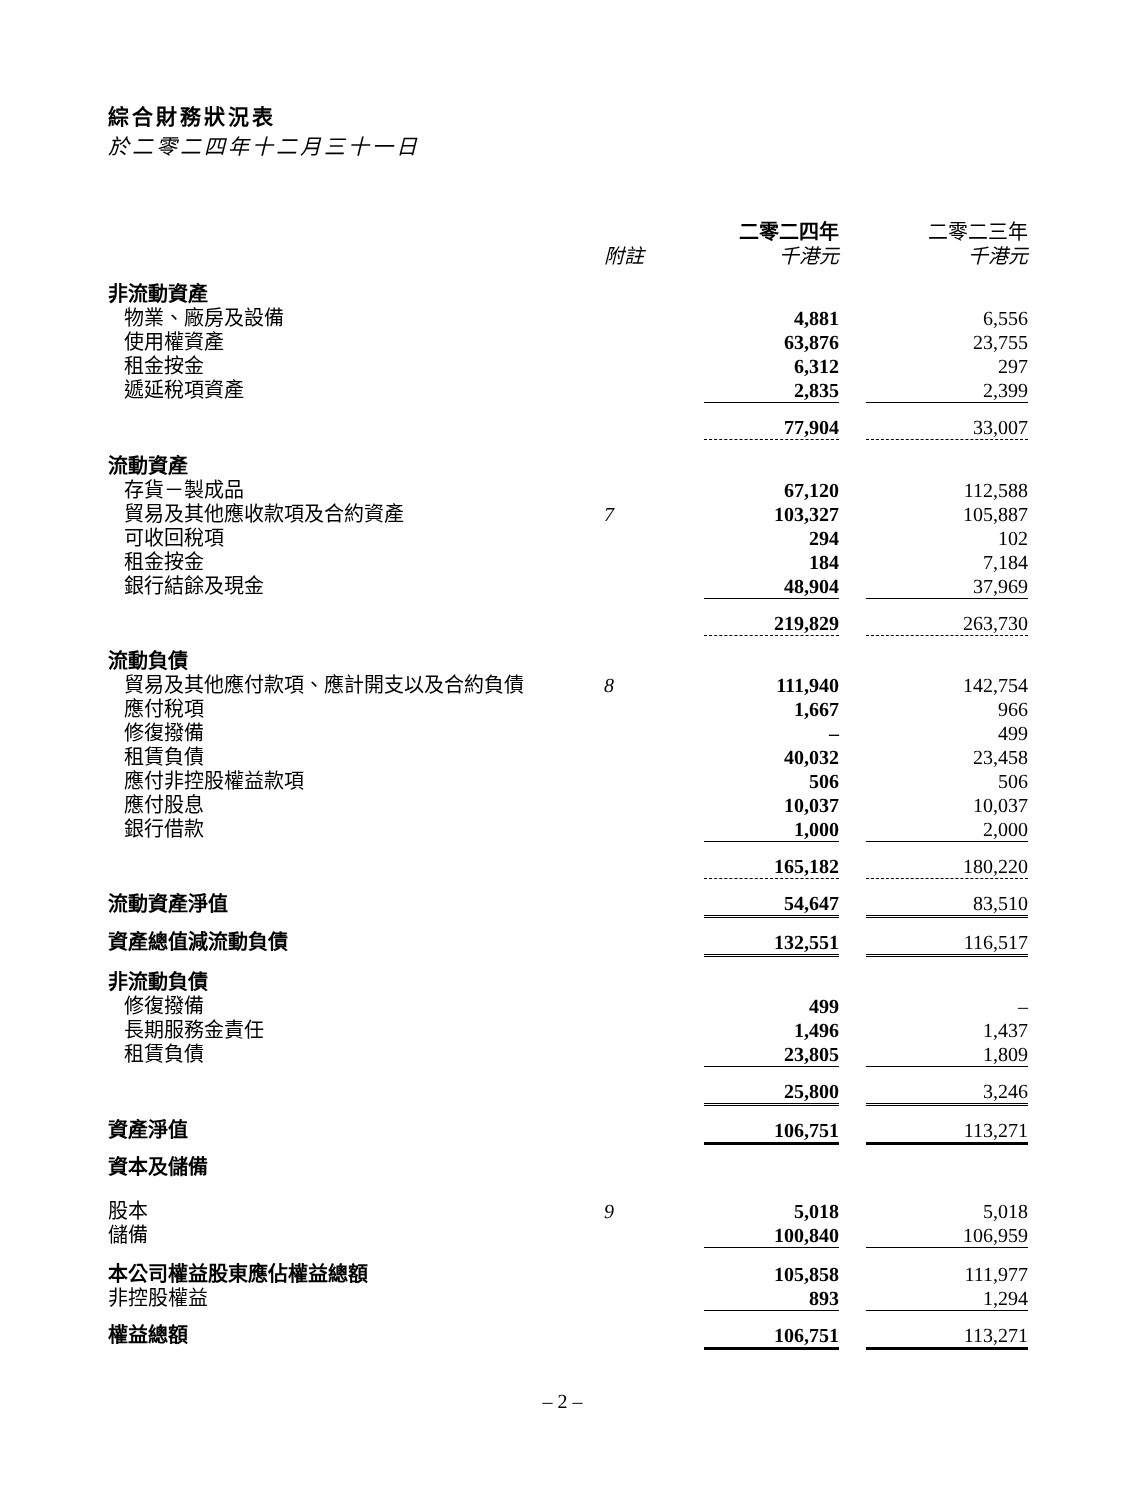綜合財務狀況表
於二零二四年十二月三十一日
| | | 二零二四年 | | 二零二三年 |
| | 附註 | 千港元 | | 千港元 |
| 非流動資產 | | | | |
| 物業、廠房及設備 | | 4,881 | | 6,556 |
| 使用權資產 | | 63,876 | | 23,755 |
| 租金按金 | | 6,312 | | 297 |
| 遞延稅項資產 | | 2,835 | | 2,399 |
| | | 77,904 | | 33,007 |
| 流動資產 | | | | |
| 存貨－製成品 | | 67,120 | | 112,588 |
| 貿易及其他應收款項及合約資產 | 7 | 103,327 | | 105,887 |
| 可收回稅項 | | 294 | | 102 |
| 租金按金 | | 184 | | 7,184 |
| 銀行結餘及現金 | | 48,904 | | 37,969 |
| | | 219,829 | | 263,730 |
| 流動負債 | | | | |
| 貿易及其他應付款項、應計開支以及合約負債 | 8 | 111,940 | | 142,754 |
| 應付稅項 | | 1,667 | | 966 |
| 修復撥備 | | – | | 499 |
| 租賃負債 | | 40,032 | | 23,458 |
| 應付非控股權益款項 | | 506 | | 506 |
| 應付股息 | | 10,037 | | 10,037 |
| 銀行借款 | | 1,000 | | 2,000 |
| | | 165,182 | | 180,220 |
| 流動資產淨值 | | 54,647 | | 83,510 |
| 資產總值減流動負債 | | 132,551 | | 116,517 |
| 非流動負債 | | | | |
| 修復撥備 | | 499 | | – |
| 長期服務金責任 | | 1,496 | | 1,437 |
| 租賃負債 | | 23,805 | | 1,809 |
| | | 25,800 | | 3,246 |
| 資產淨值 | | 106,751 | | 113,271 |
| 資本及儲備 | | | | |
| 股本 | 9 | 5,018 | | 5,018 |
| 儲備 | | 100,840 | | 106,959 |
| 本公司權益股東應佔權益總額 | | 105,858 | | 111,977 |
| 非控股權益 | | 893 | | 1,294 |
| 權益總額 | | 106,751 | | 113,271 |
– 2 –